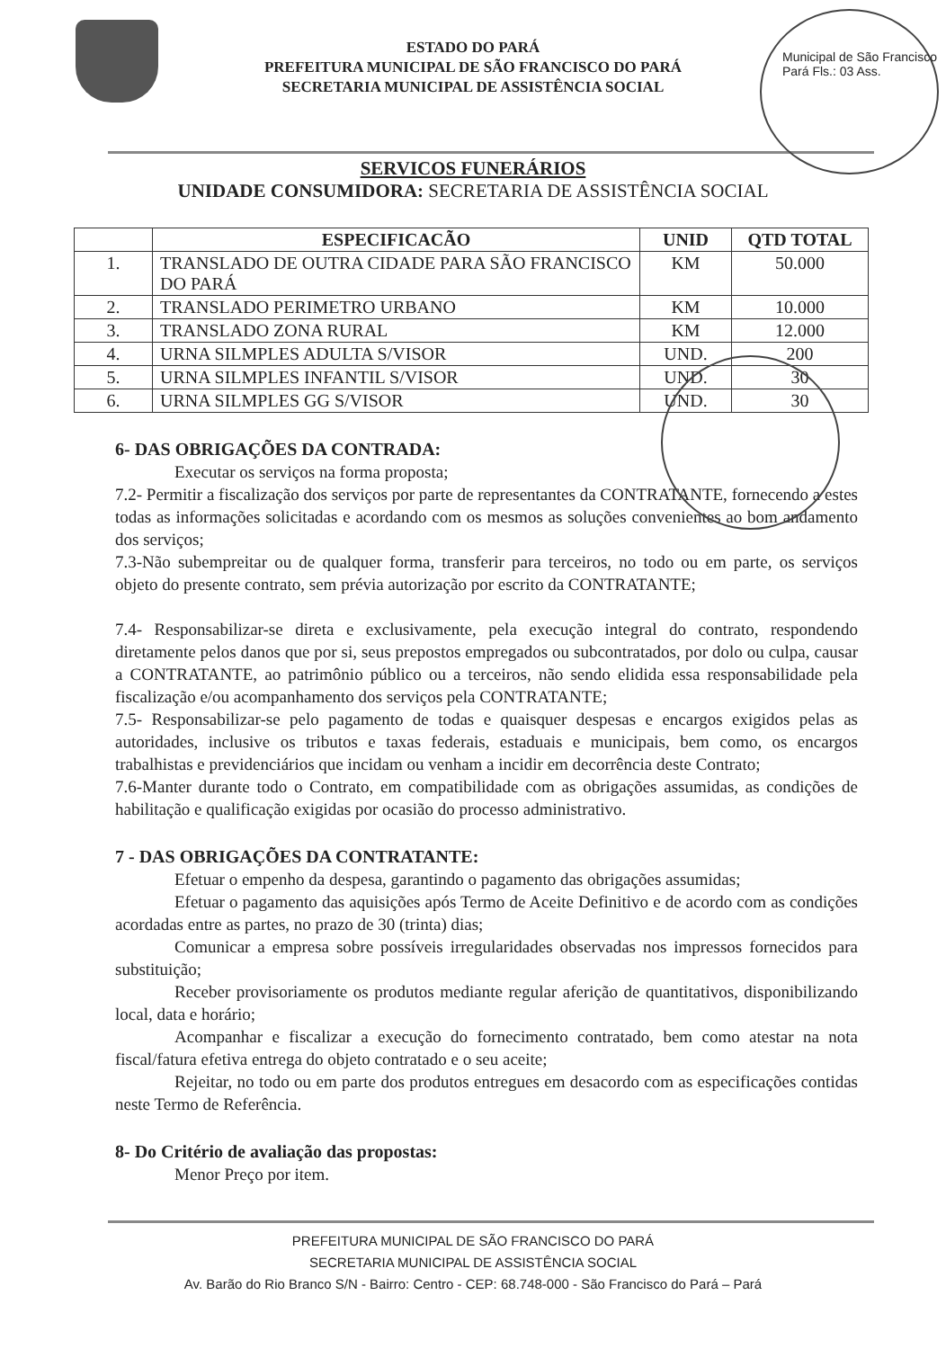ESTADO DO PARÁ
PREFEITURA MUNICIPAL DE SÃO FRANCISCO DO PARÁ
SECRETARIA MUNICIPAL DE ASSISTÊNCIA SOCIAL
Municipal de São Francisco Pará Fls.: 03 Ass.
SERVICOS FUNERÁRIOS
UNIDADE CONSUMIDORA: SECRETARIA DE ASSISTÊNCIA SOCIAL
| | ESPECIFICACÃO | UNID | QTD TOTAL |
| --- | --- | --- | --- |
| 1. | TRANSLADO DE OUTRA CIDADE PARA SÃO FRANCISCO DO PARÁ | KM | 50.000 |
| 2. | TRANSLADO PERIMETRO URBANO | KM | 10.000 |
| 3. | TRANSLADO ZONA RURAL | KM | 12.000 |
| 4. | URNA SILMPLES ADULTA S/VISOR | UND. | 200 |
| 5. | URNA SILMPLES INFANTIL S/VISOR | UND. | 30 |
| 6. | URNA SILMPLES GG S/VISOR | UND. | 30 |
6- DAS OBRIGAÇÕES DA CONTRADA:
Executar os serviços na forma proposta;
7.2- Permitir a fiscalização dos serviços por parte de representantes da CONTRATANTE, fornecendo a estes todas as informações solicitadas e acordando com os mesmos as soluções convenientes ao bom andamento dos serviços;
7.3-Não subempreitar ou de qualquer forma, transferir para terceiros, no todo ou em parte, os serviços objeto do presente contrato, sem prévia autorização por escrito da CONTRATANTE;
7.4- Responsabilizar-se direta e exclusivamente, pela execução integral do contrato, respondendo diretamente pelos danos que por si, seus prepostos empregados ou subcontratados, por dolo ou culpa, causar a CONTRATANTE, ao patrimônio público ou a terceiros, não sendo elidida essa responsabilidade pela fiscalização e/ou acompanhamento dos serviços pela CONTRATANTE;
7.5- Responsabilizar-se pelo pagamento de todas e quaisquer despesas e encargos exigidos pelas as autoridades, inclusive os tributos e taxas federais, estaduais e municipais, bem como, os encargos trabalhistas e previdenciários que incidam ou venham a incidir em decorrência deste Contrato;
7.6-Manter durante todo o Contrato, em compatibilidade com as obrigações assumidas, as condições de habilitação e qualificação exigidas por ocasião do processo administrativo.
7 - DAS OBRIGAÇÕES DA CONTRATANTE:
Efetuar o empenho da despesa, garantindo o pagamento das obrigações assumidas;
Efetuar o pagamento das aquisições após Termo de Aceite Definitivo e de acordo com as condições acordadas entre as partes, no prazo de 30 (trinta) dias;
Comunicar a empresa sobre possíveis irregularidades observadas nos impressos fornecidos para substituição;
Receber provisoriamente os produtos mediante regular aferição de quantitativos, disponibilizando local, data e horário;
Acompanhar e fiscalizar a execução do fornecimento contratado, bem como atestar na nota fiscal/fatura efetiva entrega do objeto contratado e o seu aceite;
Rejeitar, no todo ou em parte dos produtos entregues em desacordo com as especificações contidas neste Termo de Referência.
8- Do Critério de avaliação das propostas:
Menor Preço por item.
PREFEITURA MUNICIPAL DE SÃO FRANCISCO DO PARÁ
SECRETARIA MUNICIPAL DE ASSISTÊNCIA SOCIAL
Av. Barão do Rio Branco S/N - Bairro: Centro - CEP: 68.748-000 - São Francisco do Pará – Pará